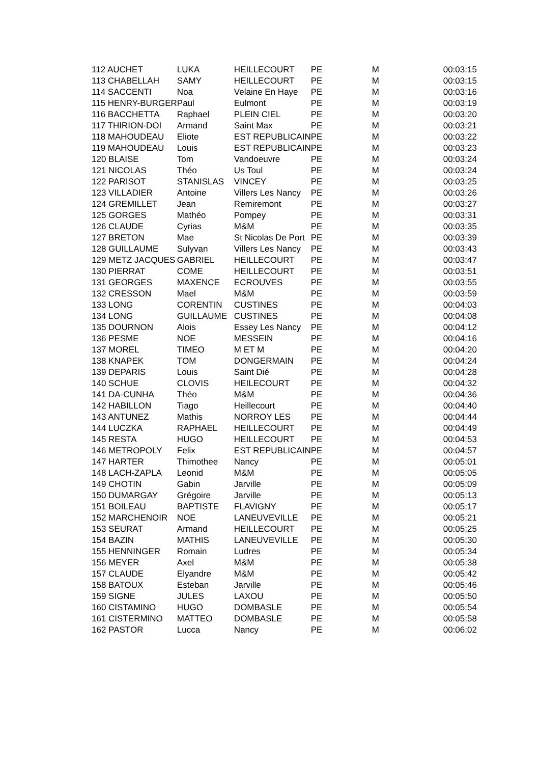| 112 AUCHET | LUKA | HEILLECOURT | PE | M | 00:03:15 |
| 113 CHABELLAH | SAMY | HEILLECOURT | PE | M | 00:03:15 |
| 114 SACCENTI | Noa | Velaine En Haye | PE | M | 00:03:16 |
| 115 HENRY-BURGER | Paul | Eulmont | PE | M | 00:03:19 |
| 116 BACCHETTA | Raphael | PLEIN CIEL | PE | M | 00:03:20 |
| 117 THIRION-DOI | Armand | Saint Max | PE | M | 00:03:21 |
| 118 MAHOUDEAU | Eliote | EST REPUBLICAIN | PE | M | 00:03:22 |
| 119 MAHOUDEAU | Louis | EST REPUBLICAIN | PE | M | 00:03:23 |
| 120 BLAISE | Tom | Vandoeuvre | PE | M | 00:03:24 |
| 121 NICOLAS | Théo | Us Toul | PE | M | 00:03:24 |
| 122 PARISOT | STANISLAS | VINCEY | PE | M | 00:03:25 |
| 123 VILLADIER | Antoine | Villers Les Nancy | PE | M | 00:03:26 |
| 124 GREMILLET | Jean | Remiremont | PE | M | 00:03:27 |
| 125 GORGES | Mathéo | Pompey | PE | M | 00:03:31 |
| 126 CLAUDE | Cyrias | M&M | PE | M | 00:03:35 |
| 127 BRETON | Mae | St Nicolas De Port | PE | M | 00:03:39 |
| 128 GUILLAUME | Sulyvan | Villers Les Nancy | PE | M | 00:03:43 |
| 129 METZ JACQUES | GABRIEL | HEILLECOURT | PE | M | 00:03:47 |
| 130 PIERRAT | COME | HEILLECOURT | PE | M | 00:03:51 |
| 131 GEORGES | MAXENCE | ECROUVES | PE | M | 00:03:55 |
| 132 CRESSON | Mael | M&M | PE | M | 00:03:59 |
| 133 LONG | CORENTIN | CUSTINES | PE | M | 00:04:03 |
| 134 LONG | GUILLAUME | CUSTINES | PE | M | 00:04:08 |
| 135 DOURNON | Alois | Essey Les Nancy | PE | M | 00:04:12 |
| 136 PESME | NOE | MESSEIN | PE | M | 00:04:16 |
| 137 MOREL | TIMEO | M ET M | PE | M | 00:04:20 |
| 138 KNAPEK | TOM | DONGERMAIN | PE | M | 00:04:24 |
| 139 DEPARIS | Louis | Saint Dié | PE | M | 00:04:28 |
| 140 SCHUE | CLOVIS | HEILECOURT | PE | M | 00:04:32 |
| 141 DA-CUNHA | Théo | M&M | PE | M | 00:04:36 |
| 142 HABILLON | Tiago | Heillecourt | PE | M | 00:04:40 |
| 143 ANTUNEZ | Mathis | NORROY LES | PE | M | 00:04:44 |
| 144 LUCZKA | RAPHAEL | HEILLECOURT | PE | M | 00:04:49 |
| 145 RESTA | HUGO | HEILLECOURT | PE | M | 00:04:53 |
| 146 METROPOLY | Felix | EST REPUBLICAIN | PE | M | 00:04:57 |
| 147 HARTER | Thimothee | Nancy | PE | M | 00:05:01 |
| 148 LACH-ZAPLA | Leonid | M&M | PE | M | 00:05:05 |
| 149 CHOTIN | Gabin | Jarville | PE | M | 00:05:09 |
| 150 DUMARGAY | Grégoire | Jarville | PE | M | 00:05:13 |
| 151 BOILEAU | BAPTISTE | FLAVIGNY | PE | M | 00:05:17 |
| 152 MARCHENOIR | NOE | LANEUVEVILLE | PE | M | 00:05:21 |
| 153 SEURAT | Armand | HEILLECOURT | PE | M | 00:05:25 |
| 154 BAZIN | MATHIS | LANEUVEVILLE | PE | M | 00:05:30 |
| 155 HENNINGER | Romain | Ludres | PE | M | 00:05:34 |
| 156 MEYER | Axel | M&M | PE | M | 00:05:38 |
| 157 CLAUDE | Elyandre | M&M | PE | M | 00:05:42 |
| 158 BATOUX | Esteban | Jarville | PE | M | 00:05:46 |
| 159 SIGNE | JULES | LAXOU | PE | M | 00:05:50 |
| 160 CISTAMINO | HUGO | DOMBASLE | PE | M | 00:05:54 |
| 161 CISTERMINO | MATTEO | DOMBASLE | PE | M | 00:05:58 |
| 162 PASTOR | Lucca | Nancy | PE | M | 00:06:02 |